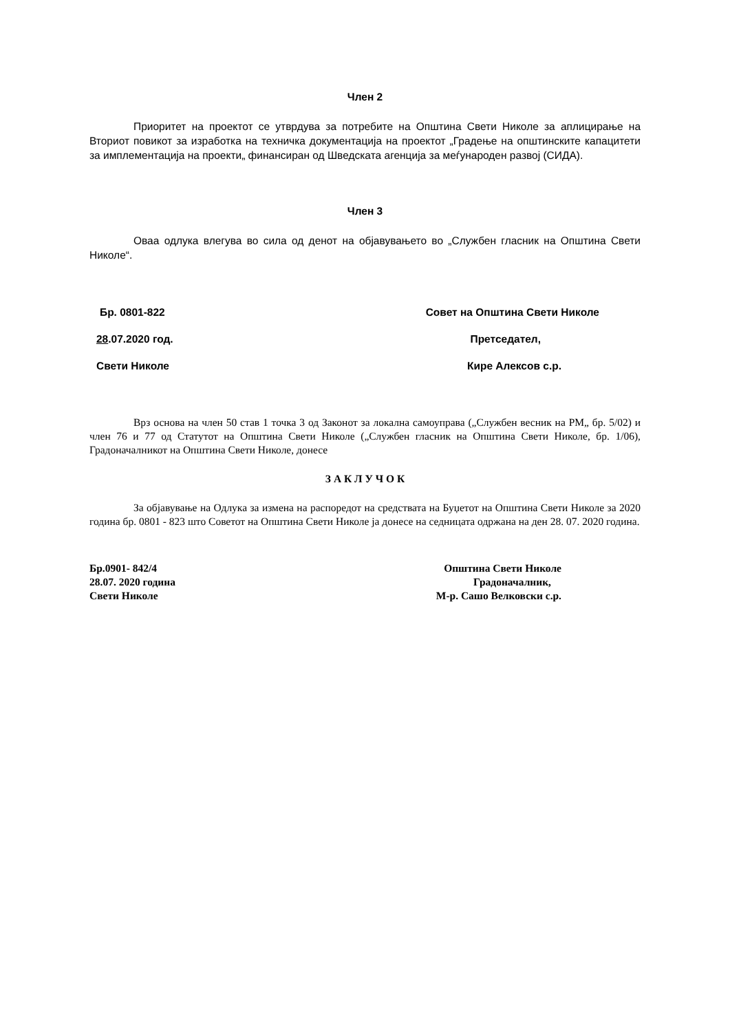Член 2
Приоритет на проектот се утврдува за потребите на Општина Свети Николе за аплицирање на Вториот повикот за изработка на техничка документација на проектот „Градење на општинските капацитети за имплементација на проекти„ финансиран од Шведската агенција за меѓународен развој (СИДА).
Член 3
Оваа одлука влегува во сила од денот на објавувањето во „Службен гласник на Општина Свети Николе“.
Бр. 0801-822 Совет на Општина Свети Николе
28.07.2020 год. Претседател,
Свети Николе Кире Алексов с.р.
Врз основа на член 50 став 1 точка 3 од Законот за локална самоуправа („Службен весник на РМ„ бр. 5/02) и член 76 и 77 од Статутот на Општина Свети Николе („Службен гласник на Општина Свети Николе, бр. 1/06), Градоначалникот на Општина Свети Николе, донесе
З А К Л У Ч О К
За објавување на Одлука за измена на распоредот на средствата на Буџетот на Општина Свети Николе за 2020 година бр. 0801 - 823 што Советот на Општина Свети Николе ја донесе на седницата одржана на ден 28. 07. 2020 година.
Бр.0901- 842/4 Општина Свети Николе
28.07. 2020 година Градоначалник,
Свети Николе М-р. Сашо Велковски с.р.